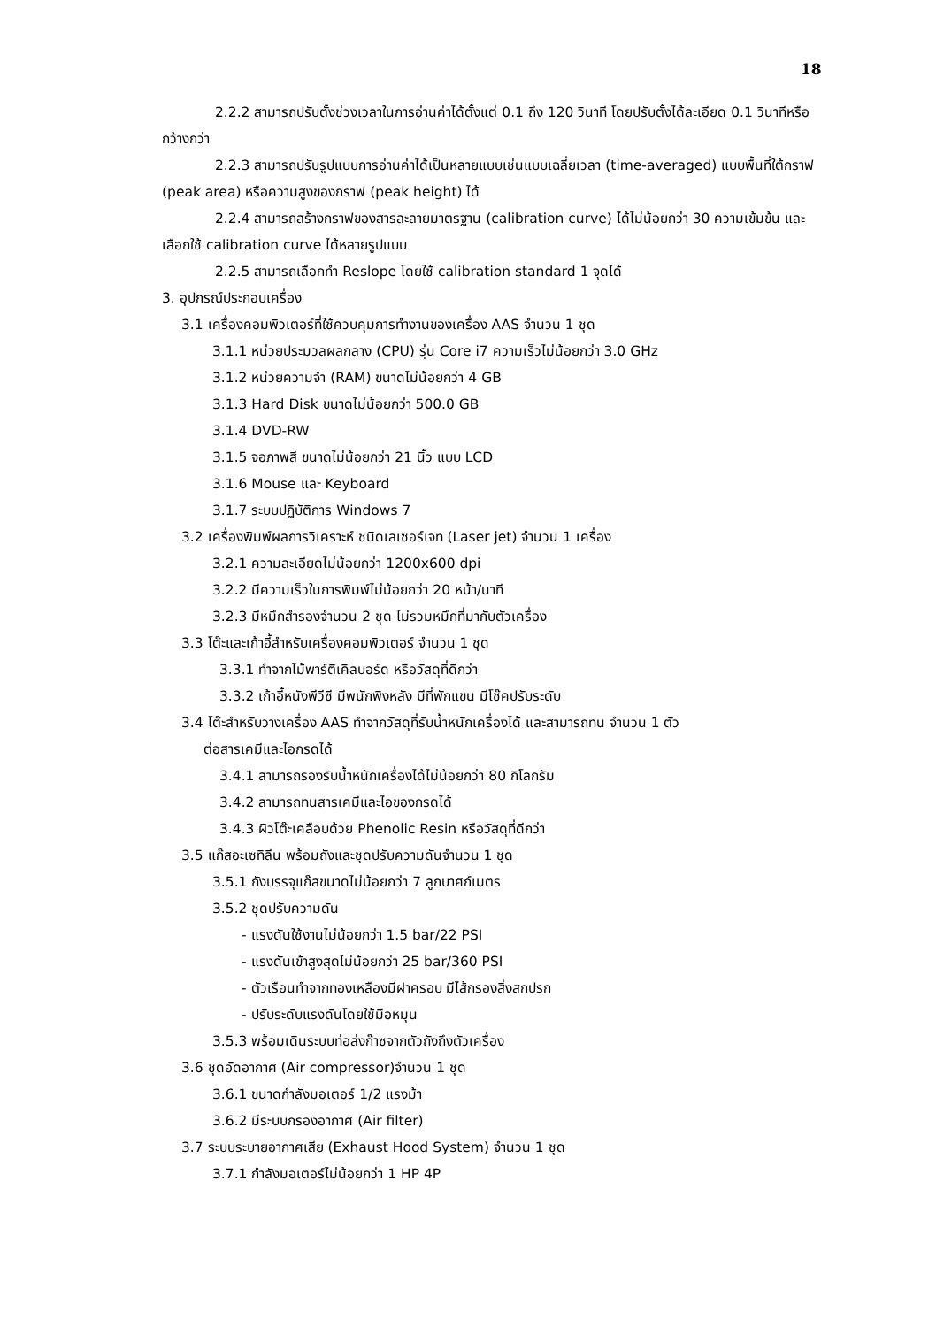18
2.2.2 สามารถปรับตั้งช่วงเวลาในการอ่านค่าได้ตั้งแต่ 0.1 ถึง 120 วินาที โดยปรับตั้งได้ละเอียด 0.1 วินาทีหรือกว้างกว่า
2.2.3 สามารถปรับรูปแบบการอ่านค่าได้เป็นหลายแบบเช่นแบบเฉลี่ยเวลา (time-averaged) แบบพื้นที่ใต้กราฟ (peak area) หรือความสูงของกราฟ (peak height) ได้
2.2.4 สามารถสร้างกราฟของสารละลายมาตรฐาน (calibration curve) ได้ไม่น้อยกว่า 30 ความเข้มข้น และเลือกใช้ calibration curve ได้หลายรูปแบบ
2.2.5 สามารถเลือกทำ Reslope โดยใช้ calibration standard 1 จุดได้
3. อุปกรณ์ประกอบเครื่อง
3.1 เครื่องคอมพิวเตอร์ที่ใช้ควบคุมการทำงานของเครื่อง AAS จำนวน 1 ชุด
3.1.1 หน่วยประมวลผลกลาง (CPU) รุ่น Core i7 ความเร็วไม่น้อยกว่า 3.0 GHz
3.1.2 หน่วยความจำ (RAM) ขนาดไม่น้อยกว่า 4 GB
3.1.3 Hard Disk ขนาดไม่น้อยกว่า 500.0 GB
3.1.4 DVD-RW
3.1.5 จอภาพสี ขนาดไม่น้อยกว่า 21 นิ้ว แบบ LCD
3.1.6 Mouse และ Keyboard
3.1.7 ระบบปฏิบัติการ Windows 7
3.2 เครื่องพิมพ์ผลการวิเคราะห์ ชนิดเลเซอร์เจท (Laser jet) จำนวน 1 เครื่อง
3.2.1 ความละเอียดไม่น้อยกว่า 1200x600 dpi
3.2.2 มีความเร็วในการพิมพ์ไม่น้อยกว่า 20 หน้า/นาที
3.2.3 มีหมึกสำรองจำนวน 2 ชุด ไม่รวมหมึกที่มากับตัวเครื่อง
3.3 โต๊ะและเก้าอี้สำหรับเครื่องคอมพิวเตอร์ จำนวน 1 ชุด
3.3.1 ทำจากไม้พาร์ติเคิลบอร์ด หรือวัสดุที่ดีกว่า
3.3.2 เก้าอี้หนังพีวีซี มีพนักพิงหลัง มีที่พักแขน มีโช๊คปรับระดับ
3.4 โต๊ะสำหรับวางเครื่อง AAS ทำจากวัสดุที่รับน้ำหนักเครื่องได้ และสามารถทน จำนวน 1 ตัว
ต่อสารเคมีและไอกรดได้
3.4.1 สามารถรองรับน้ำหนักเครื่องได้ไม่น้อยกว่า 80 กิโลกรัม
3.4.2 สามารถทนสารเคมีและไอของกรดได้
3.4.3 ผิวโต๊ะเคลือบด้วย Phenolic Resin หรือวัสดุที่ดีกว่า
3.5 แก๊สอะเซทิลีน พร้อมถังและชุดปรับความดันจำนวน 1 ชุด
3.5.1 ถังบรรจุแก๊สขนาดไม่น้อยกว่า 7 ลูกบาศก์เมตร
3.5.2 ชุดปรับความดัน
- แรงดันใช้งานไม่น้อยกว่า 1.5 bar/22 PSI
- แรงดันเข้าสูงสุดไม่น้อยกว่า 25 bar/360 PSI
- ตัวเรือนทำจากทองเหลืองมีฝาครอบ มีไส้กรองสิ่งสกปรก
- ปรับระดับแรงดันโดยใช้มือหมุน
3.5.3 พร้อมเดินระบบท่อส่งก๊าซจากตัวถังถึงตัวเครื่อง
3.6 ชุดอัดอากาศ (Air compressor)จำนวน 1 ชุด
3.6.1 ขนาดกำลังมอเตอร์ 1/2 แรงม้า
3.6.2 มีระบบกรองอากาศ (Air filter)
3.7 ระบบระบายอากาศเสีย (Exhaust Hood System) จำนวน 1 ชุด
3.7.1 กำลังมอเตอร์ไม่น้อยกว่า 1 HP 4P